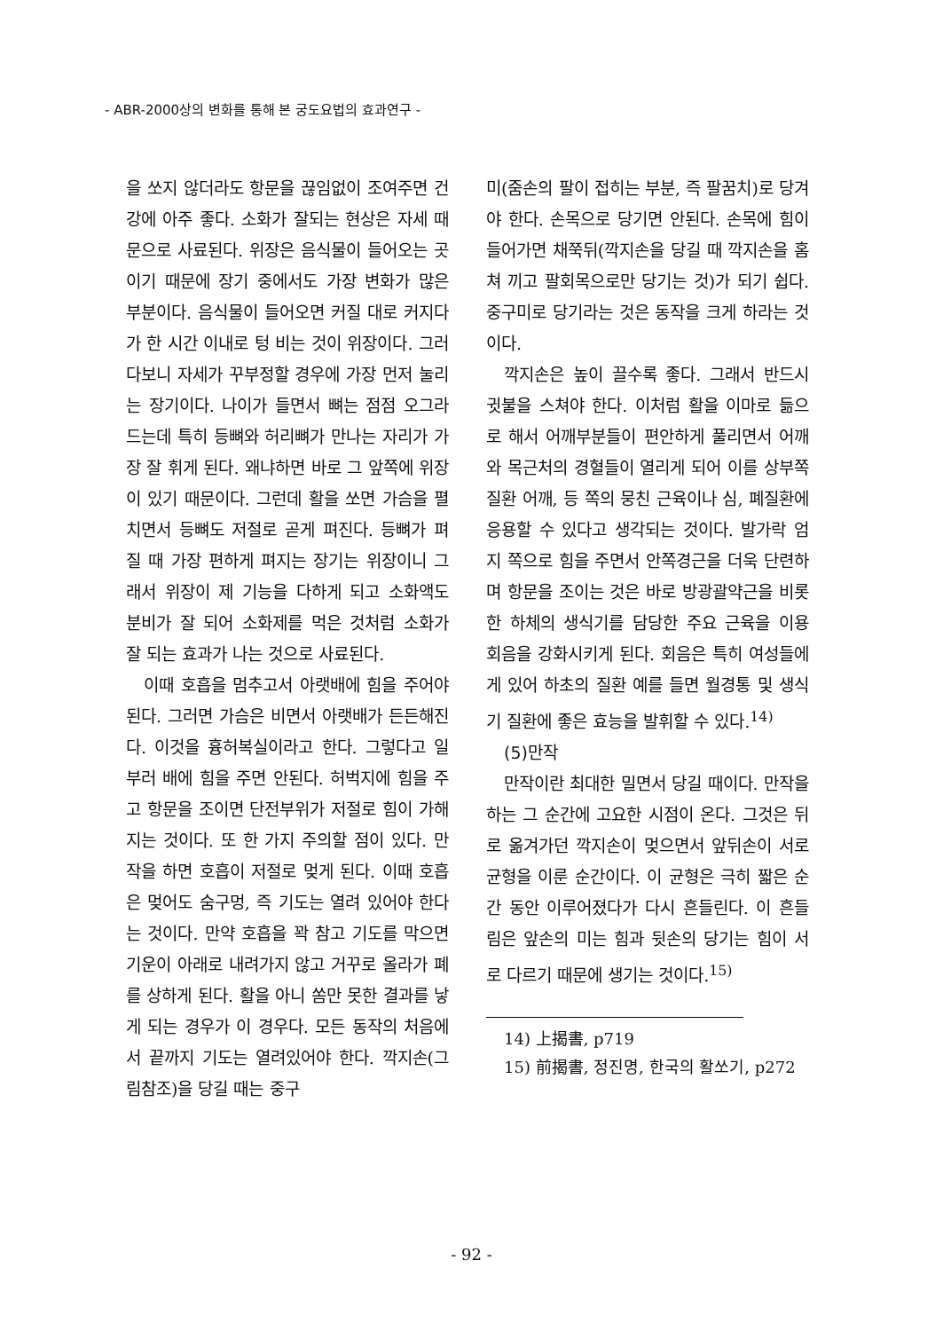- ABR-2000상의 변화를 통해 본 궁도요법의 효과연구 -
을 쏘지 않더라도 항문을 끊임없이 조여주면 건강에 아주 좋다. 소화가 잘되는 현상은 자세 때문으로 사료된다. 위장은 음식물이 들어오는 곳이기 때문에 장기 중에서도 가장 변화가 많은 부분이다. 음식물이 들어오면 커질 대로 커지다가 한 시간 이내로 텅 비는 것이 위장이다. 그러다보니 자세가 꾸부정할 경우에 가장 먼저 눌리는 장기이다. 나이가 들면서 뼈는 점점 오그라드는데 특히 등뼈와 허리뼈가 만나는 자리가 가장 잘 휘게 된다. 왜냐하면 바로 그 앞쪽에 위장이 있기 때문이다. 그런데 활을 쏘면 가슴을 펼치면서 등뼈도 저절로 곧게 펴진다. 등뼈가 펴질 때 가장 편하게 펴지는 장기는 위장이니 그래서 위장이 제 기능을 다하게 되고 소화액도 분비가 잘 되어 소화제를 먹은 것처럼 소화가 잘 되는 효과가 나는 것으로 사료된다.
이때 호흡을 멈추고서 아랫배에 힘을 주어야 된다. 그러면 가슴은 비면서 아랫배가 든든해진다. 이것을 흉허복실이라고 한다. 그렇다고 일부러 배에 힘을 주면 안된다. 허벅지에 힘을 주고 항문을 조이면 단전부위가 저절로 힘이 가해지는 것이다. 또 한 가지 주의할 점이 있다. 만작을 하면 호흡이 저절로 멎게 된다. 이때 호흡은 멎어도 숨구멍, 즉 기도는 열려 있어야 한다는 것이다. 만약 호흡을 꽉 참고 기도를 막으면 기운이 아래로 내려가지 않고 거꾸로 올라가 폐를 상하게 된다. 활을 아니 쏨만 못한 결과를 낳게 되는 경우가 이 경우다. 모든 동작의 처음에서 끝까지 기도는 열려있어야 한다. 깍지손(그림참조)을 당길 때는 중구
미(줌손의 팔이 접히는 부분, 즉 팔꿈치)로 당겨야 한다. 손목으로 당기면 안된다. 손목에 힘이 들어가면 채쭉뒤(깍지손을 당길 때 깍지손을 홈쳐 끼고 팔회목으로만 당기는 것)가 되기 쉽다. 중구미로 당기라는 것은 동작을 크게 하라는 것이다.
깍지손은 높이 끌수록 좋다. 그래서 반드시 귓불을 스쳐야 한다. 이처럼 활을 이마로 듦으로 해서 어깨부분들이 편안하게 풀리면서 어깨와 목근처의 경혈들이 열리게 되어 이를 상부쪽 질환 어깨, 등 쪽의 뭉친 근육이나 심, 폐질환에 응용할 수 있다고 생각되는 것이다. 발가락 엄지 쪽으로 힘을 주면서 안쪽경근을 더욱 단련하며 항문을 조이는 것은 바로 방광괄약근을 비롯한 하체의 생식기를 담당한 주요 근육을 이용 회음을 강화시키게 된다. 회음은 특히 여성들에게 있어 하초의 질환 예를 들면 월경통 및 생식기 질환에 좋은 효능을 발휘할 수 있다.<sup>14)</sup>
(5)만작
만작이란 최대한 밀면서 당길 때이다. 만작을 하는 그 순간에 고요한 시점이 온다. 그것은 뒤로 옮겨가던 깍지손이 멎으면서 앞뒤손이 서로 균형을 이룬 순간이다. 이 균형은 극히 짧은 순간 동안 이루어졌다가 다시 흔들린다. 이 흔들림은 앞손의 미는 힘과 뒷손의 당기는 힘이 서로 다르기 때문에 생기는 것이다.<sup>15)</sup>
14) 上揭書, p719
15) 前揭書, 정진명, 한국의 활쏘기, p272
- 92 -